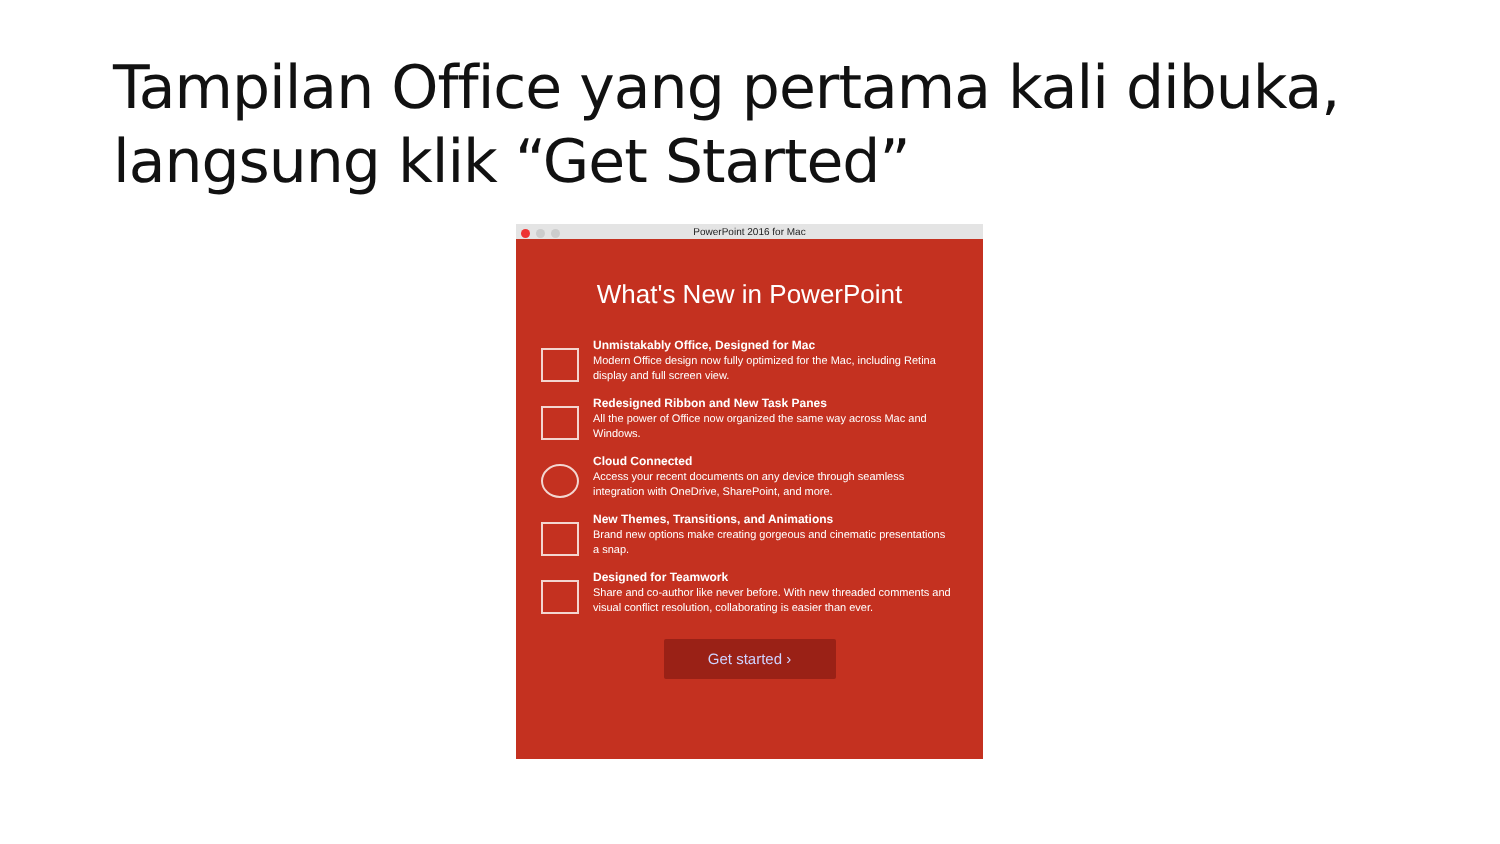Tampilan Office yang pertama kali dibuka, langsung klik “Get Started”
PowerPoint 2016 for Mac
What's New in PowerPoint
Unmistakably Office, Designed for Mac
Modern Office design now fully optimized for the Mac, including Retina display and full screen view.
Redesigned Ribbon and New Task Panes
All the power of Office now organized the same way across Mac and Windows.
Cloud Connected
Access your recent documents on any device through seamless integration with OneDrive, SharePoint, and more.
New Themes, Transitions, and Animations
Brand new options make creating gorgeous and cinematic presentations a snap.
Designed for Teamwork
Share and co-author like never before. With new threaded comments and visual conflict resolution, collaborating is easier than ever.
Get started ›